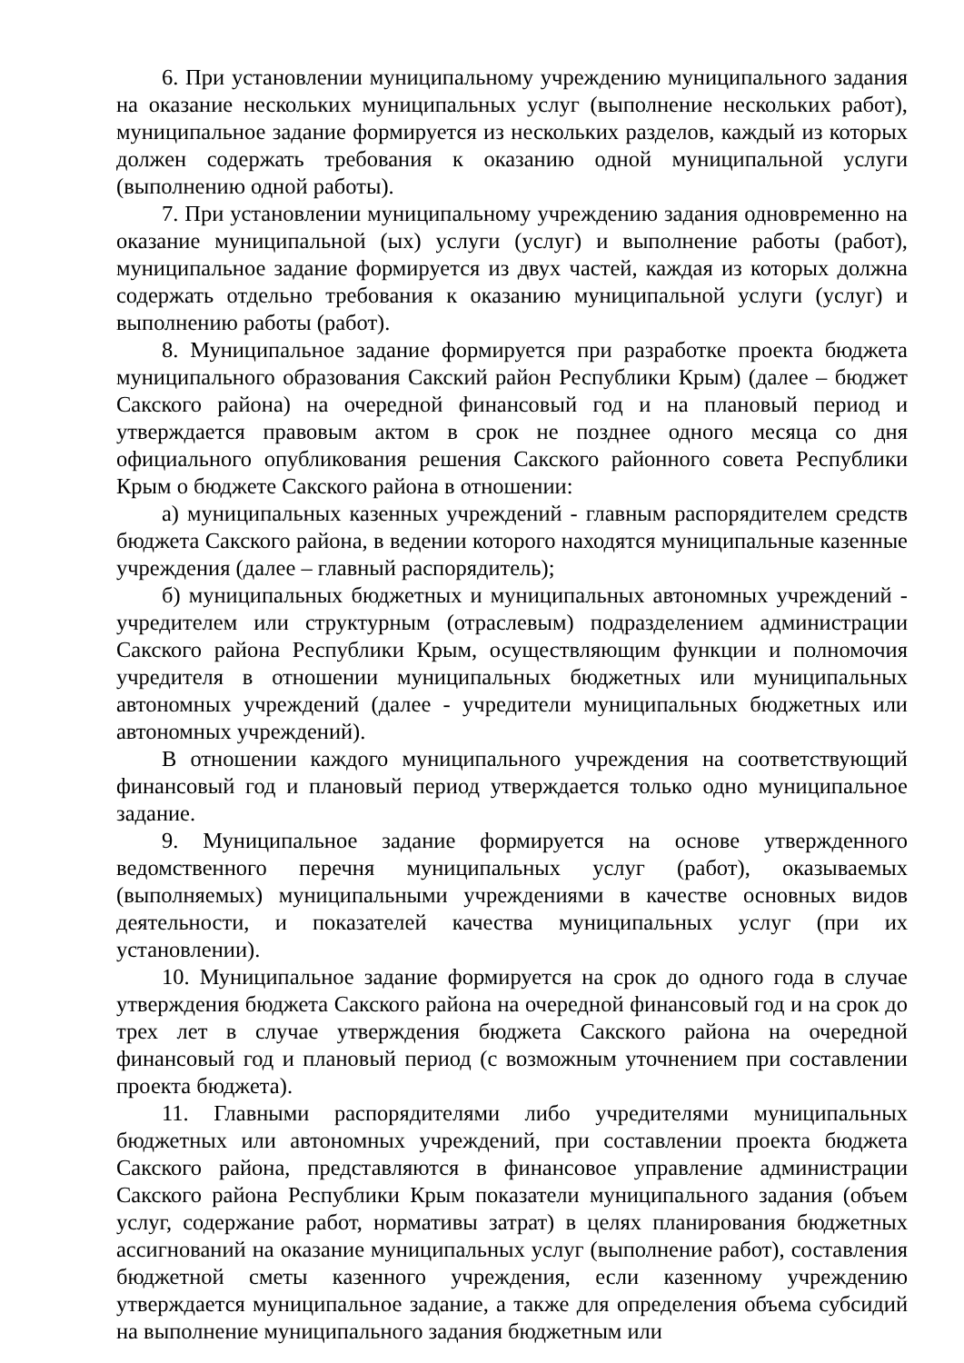6. При установлении муниципальному учреждению муниципального задания на оказание нескольких муниципальных услуг (выполнение нескольких работ), муниципальное задание формируется из нескольких разделов, каждый из которых должен содержать требования к оказанию одной муниципальной услуги (выполнению одной работы).
7. При установлении муниципальному учреждению задания одновременно на оказание муниципальной (ых) услуги (услуг) и выполнение работы (работ), муниципальное задание формируется из двух частей, каждая из которых должна содержать отдельно требования к оказанию муниципальной услуги (услуг) и выполнению работы (работ).
8. Муниципальное задание формируется при разработке проекта бюджета муниципального образования Сакский район Республики Крым) (далее – бюджет Сакского района) на очередной финансовый год и на плановый период и утверждается правовым актом в срок не позднее одного месяца со дня официального опубликования решения Сакского районного совета Республики Крым о бюджете Сакского района в отношении:
а) муниципальных казенных учреждений - главным распорядителем средств бюджета Сакского района, в ведении которого находятся муниципальные казенные учреждения (далее – главный распорядитель);
б) муниципальных бюджетных и муниципальных автономных учреждений - учредителем или структурным (отраслевым) подразделением администрации Сакского района Республики Крым, осуществляющим функции и полномочия учредителя в отношении муниципальных бюджетных или муниципальных автономных учреждений (далее - учредители муниципальных бюджетных или автономных учреждений).
В отношении каждого муниципального учреждения на соответствующий финансовый год и плановый период утверждается только одно муниципальное задание.
9. Муниципальное задание формируется на основе утвержденного ведомственного перечня муниципальных услуг (работ), оказываемых (выполняемых) муниципальными учреждениями в качестве основных видов деятельности, и показателей качества муниципальных услуг (при их установлении).
10. Муниципальное задание формируется на срок до одного года в случае утверждения бюджета Сакского района на очередной финансовый год и на срок до трех лет в случае утверждения бюджета Сакского района на очередной финансовый год и плановый период (с возможным уточнением при составлении проекта бюджета).
11. Главными распорядителями либо учредителями муниципальных бюджетных или автономных учреждений, при составлении проекта бюджета Сакского района, представляются в финансовое управление администрации Сакского района Республики Крым показатели муниципального задания (объем услуг, содержание работ, нормативы затрат) в целях планирования бюджетных ассигнований на оказание муниципальных услуг (выполнение работ), составления бюджетной сметы казенного учреждения, если казенному учреждению утверждается муниципальное задание, а также для определения объема субсидий на выполнение муниципального задания бюджетным или